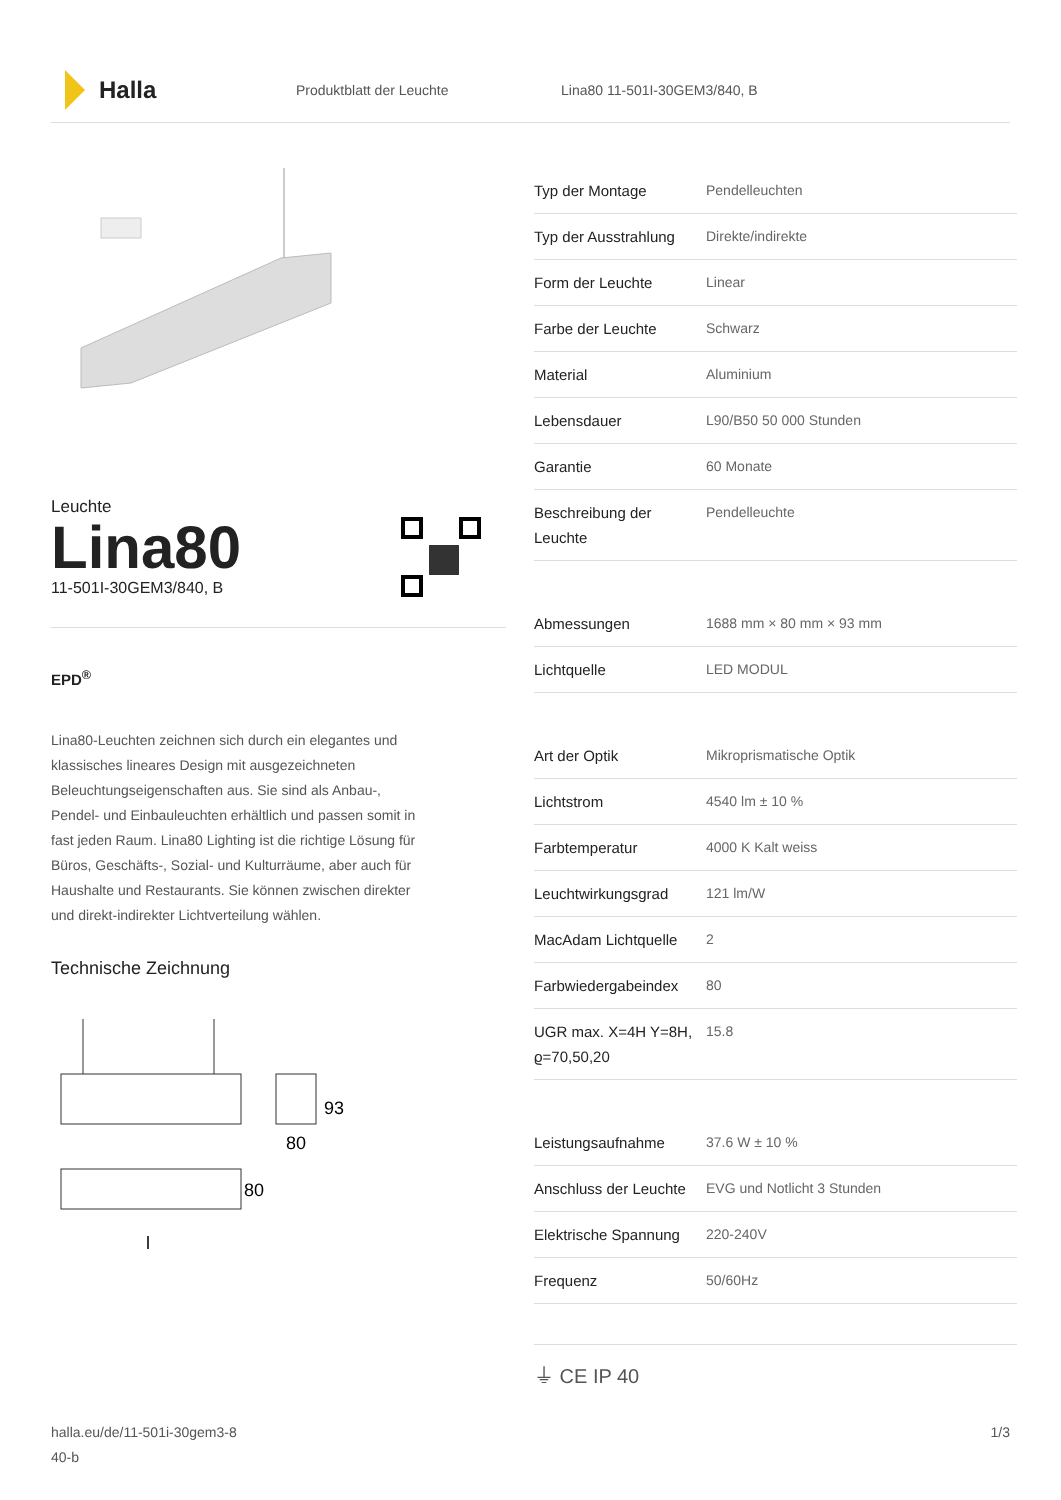Halla
Produktblatt der Leuchte Lina80 11-501I-30GEM3/840, B
Leuchte
Lina80
11-501I-30GEM3/840, B
EPD<sup>®</sup>
Lina80-Leuchten zeichnen sich durch ein elegantes und klassisches lineares Design mit ausgezeichneten Beleuchtungseigenschaften aus. Sie sind als Anbau-, Pendel- und Einbauleuchten erhältlich und passen somit in fast jeden Raum. Lina80 Lighting ist die richtige Lösung für Büros, Geschäfts-, Sozial- und Kulturräume, aber auch für Haushalte und Restaurants. Sie können zwischen direkter und direkt-indirekter Lichtverteilung wählen.
Technische Zeichnung
93
80
80
l
| Typ der Montage | Pendelleuchten |
| Typ der Ausstrahlung | Direkte/indirekte |
| Form der Leuchte | Linear |
| Farbe der Leuchte | Schwarz |
| Material | Aluminium |
| Lebensdauer | L90/B50 50 000 Stunden |
| Garantie | 60 Monate |
| Beschreibung der Leuchte | Pendelleuchte |
| Abmessungen | 1688 mm × 80 mm × 93 mm |
| Lichtquelle | LED MODUL |
| Art der Optik | Mikroprismatische Optik |
| Lichtstrom | 4540 lm ± 10 % |
| Farbtemperatur | 4000 K Kalt weiss |
| Leuchtwirkungsgrad | 121 lm/W |
| MacAdam Lichtquelle | 2 |
| Farbwiedergabeindex | 80 |
| UGR max. X=4H Y=8H, ϱ=70,50,20 | 15.8 |
| Leistungsaufnahme | 37.6 W ± 10 % |
| Anschluss der Leuchte | EVG und Notlicht 3 Stunden |
| Elektrische Spannung | 220-240V |
| Frequenz | 50/60Hz |
⏚ CE IP 40
halla.eu/de/11-501i-30gem3-8
40-b
1/3